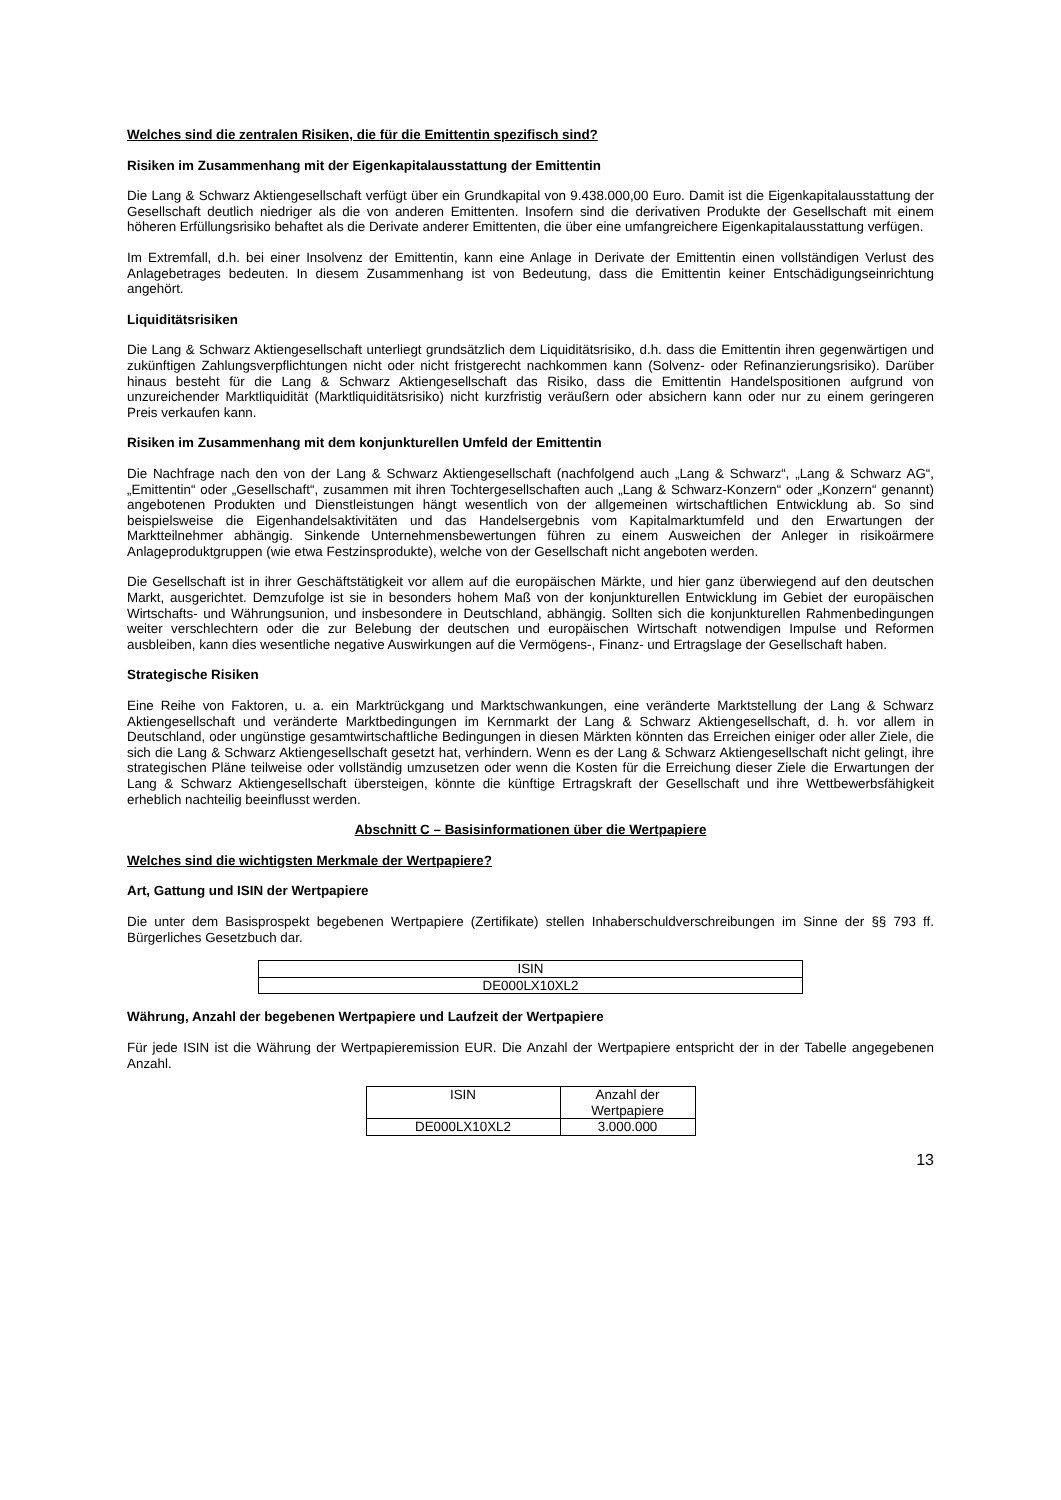Welches sind die zentralen Risiken, die für die Emittentin spezifisch sind?
Risiken im Zusammenhang mit der Eigenkapitalausstattung der Emittentin
Die Lang & Schwarz Aktiengesellschaft verfügt über ein Grundkapital von 9.438.000,00 Euro. Damit ist die Eigen­kapitalausstattung der Gesellschaft deutlich niedriger als die von anderen Emittenten. Insofern sind die derivativen Produkte der Gesellschaft mit einem höheren Erfüllungsrisiko behaftet als die Derivate anderer Emittenten, die über eine umfangreichere Eigenkapitalausstattung verfügen.
Im Extremfall, d.h. bei einer Insolvenz der Emittentin, kann eine Anlage in Derivate der Emittentin einen vollständigen Verlust des Anlagebetrages bedeuten. In diesem Zusammenhang ist von Bedeutung, dass die Emittentin keiner Entschädigungseinrichtung angehört.
Liquiditätsrisiken
Die Lang & Schwarz Aktiengesellschaft unterliegt grundsätzlich dem Liquiditätsrisiko, d.h. dass die Emittentin ihren gegenwärtigen und zukünftigen Zahlungsverpflichtungen nicht oder nicht fristgerecht nachkommen kann (Solvenz- oder Refinanzierungsrisiko). Darüber hinaus besteht für die Lang & Schwarz Aktiengesellschaft das Risiko, dass die Emittentin Handelspositionen aufgrund von unzureichender Marktliquidität (Marktliquiditätsrisiko) nicht kurzfristig veräußern oder absichern kann oder nur zu einem geringeren Preis verkaufen kann.
Risiken im Zusammenhang mit dem konjunkturellen Umfeld der Emittentin
Die Nachfrage nach den von der Lang & Schwarz Aktiengesellschaft (nachfolgend auch „Lang & Schwarz“, „Lang & Schwarz AG“, „Emittentin“ oder „Gesellschaft“, zusammen mit ihren Tochtergesellschaften auch „Lang & Schwarz-Konzern“ oder „Konzern“ genannt) angebotenen Produkten und Dienstleistungen hängt wesentlich von der allgemeinen wirtschaftlichen Entwicklung ab. So sind beispielsweise die Eigenhandelsaktivitäten und das Handelsergebnis vom Kapitalmarktumfeld und den Erwartungen der Marktteilnehmer abhängig. Sinkende Unternehmensbewertungen führen zu einem Ausweichen der Anleger in risikoärmere Anlageproduktgruppen (wie etwa Festzinsprodukte), welche von der Gesellschaft nicht angeboten werden.
Die Gesellschaft ist in ihrer Geschäftstätigkeit vor allem auf die europäischen Märkte, und hier ganz überwiegend auf den deutschen Markt, ausgerichtet. Demzufolge ist sie in besonders hohem Maß von der konjunkturellen Entwicklung im Gebiet der europäischen Wirtschafts- und Währungsunion, und insbesondere in Deutschland, abhängig. Sollten sich die konjunkturellen Rahmenbedingungen weiter verschlechtern oder die zur Belebung der deutschen und europäischen Wirtschaft notwendigen Impulse und Reformen ausbleiben, kann dies wesentliche negative Auswirkungen auf die Vermögens-, Finanz- und Ertragslage der Gesellschaft haben.
Strategische Risiken
Eine Reihe von Faktoren, u. a. ein Marktrückgang und Marktschwankungen, eine veränderte Marktstellung der Lang & Schwarz Aktiengesellschaft und veränderte Marktbedingungen im Kernmarkt der Lang & Schwarz Aktiengesellschaft, d. h. vor allem in Deutschland, oder ungünstige gesamtwirtschaftliche Bedingungen in diesen Märkten könnten das Erreichen einiger oder aller Ziele, die sich die Lang & Schwarz Aktiengesellschaft gesetzt hat, verhindern. Wenn es der Lang & Schwarz Aktiengesellschaft nicht gelingt, ihre strategischen Pläne teilweise oder vollständig umzusetzen oder wenn die Kosten für die Erreichung dieser Ziele die Erwartungen der Lang & Schwarz Aktiengesellschaft übersteigen, könnte die künftige Ertragskraft der Gesellschaft und ihre Wettbewerbsfähigkeit erheblich nachteilig beeinflusst werden.
Abschnitt C – Basisinformationen über die Wertpapiere
Welches sind die wichtigsten Merkmale der Wertpapiere?
Art, Gattung und ISIN der Wertpapiere
Die unter dem Basisprospekt begebenen Wertpapiere (Zertifikate) stellen Inhaberschuldverschreibungen im Sinne der §§ 793 ff. Bürgerliches Gesetzbuch dar.
| ISIN |
| DE000LX10XL2 |
Währung, Anzahl der begebenen Wertpapiere und Laufzeit der Wertpapiere
Für jede ISIN ist die Währung der Wertpapieremission EUR. Die Anzahl der Wertpapiere entspricht der in der Tabelle angegebenen Anzahl.
| ISIN | Anzahl der Wertpapiere |
| DE000LX10XL2 | 3.000.000 |
13